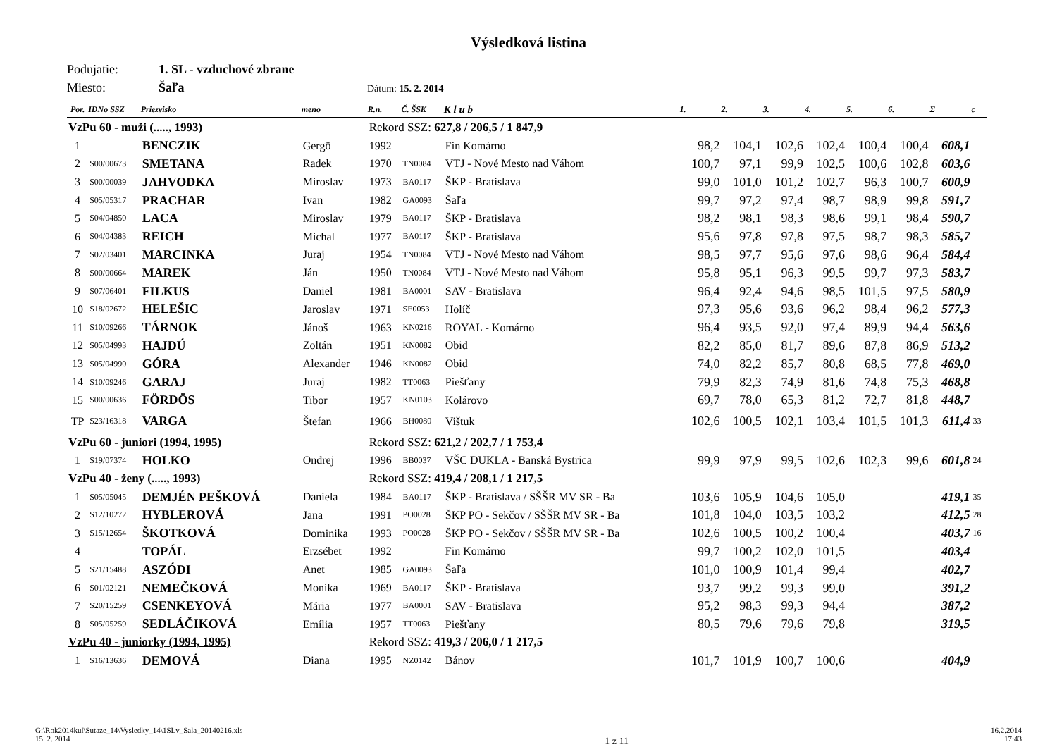Výsledková listina
Podujatie: 1. SL - vzduchové zbrane
Miesto: Šaľa Dátum: 15. 2. 2014
| Por. | IDNo SSZ | Priezvisko | meno | R.n. | Č. ŠSK | K l u b | 1. | 2. | 3. | 4. | 5. | 6. | Σ | c |
| --- | --- | --- | --- | --- | --- | --- | --- | --- | --- | --- | --- | --- | --- | --- |
| VzPu 60 - muži (....., 1993) | | | | Rekord SSZ: 627,8 / 206,5 / 1 847,9 | | | | | | | | | | |
| 1 | | BENCZIK | Gergö | 1992 | | Fin Komárno | 98,2 | 104,1 | 102,6 | 102,4 | 100,4 | 100,4 | 608,1 | |
| 2 | S00/00673 | SMETANA | Radek | 1970 | TN0084 | VTJ - Nové Mesto nad Váhom | 100,7 | 97,1 | 99,9 | 102,5 | 100,6 | 102,8 | 603,6 | |
| 3 | S00/00039 | JAHVODKA | Miroslav | 1973 | BA0117 | ŠKP - Bratislava | 99,0 | 101,0 | 101,2 | 102,7 | 96,3 | 100,7 | 600,9 | |
| 4 | S05/05317 | PRACHAR | Ivan | 1982 | GA0093 | Šaľa | 99,7 | 97,2 | 97,4 | 98,7 | 98,9 | 99,8 | 591,7 | |
| 5 | S04/04850 | LACA | Miroslav | 1979 | BA0117 | ŠKP - Bratislava | 98,2 | 98,1 | 98,3 | 98,6 | 99,1 | 98,4 | 590,7 | |
| 6 | S04/04383 | REICH | Michal | 1977 | BA0117 | ŠKP - Bratislava | 95,6 | 97,8 | 97,8 | 97,5 | 98,7 | 98,3 | 585,7 | |
| 7 | S02/03401 | MARCINKA | Juraj | 1954 | TN0084 | VTJ - Nové Mesto nad Váhom | 98,5 | 97,7 | 95,6 | 97,6 | 98,6 | 96,4 | 584,4 | |
| 8 | S00/00664 | MAREK | Ján | 1950 | TN0084 | VTJ - Nové Mesto nad Váhom | 95,8 | 95,1 | 96,3 | 99,5 | 99,7 | 97,3 | 583,7 | |
| 9 | S07/06401 | FILKUS | Daniel | 1981 | BA0001 | SAV - Bratislava | 96,4 | 92,4 | 94,6 | 98,5 | 101,5 | 97,5 | 580,9 | |
| 10 | S18/02672 | HELEŠIC | Jaroslav | 1971 | SE0053 | Holíč | 97,3 | 95,6 | 93,6 | 96,2 | 98,4 | 96,2 | 577,3 | |
| 11 | S10/09266 | TÁRNOK | Jánoš | 1963 | KN0216 | ROYAL - Komárno | 96,4 | 93,5 | 92,0 | 97,4 | 89,9 | 94,4 | 563,6 | |
| 12 | S05/04993 | HAJDÚ | Zoltán | 1951 | KN0082 | Obid | 82,2 | 85,0 | 81,7 | 89,6 | 87,8 | 86,9 | 513,2 | |
| 13 | S05/04990 | GÓRA | Alexander | 1946 | KN0082 | Obid | 74,0 | 82,2 | 85,7 | 80,8 | 68,5 | 77,8 | 469,0 | |
| 14 | S10/09246 | GARAJ | Juraj | 1982 | TT0063 | Piešťany | 79,9 | 82,3 | 74,9 | 81,6 | 74,8 | 75,3 | 468,8 | |
| 15 | S00/00636 | FÖRDÖS | Tibor | 1957 | KN0103 | Kolárovo | 69,7 | 78,0 | 65,3 | 81,2 | 72,7 | 81,8 | 448,7 | |
| TP | S23/16318 | VARGA | Štefan | 1966 | BH0080 | Vištuk | 102,6 | 100,5 | 102,1 | 103,4 | 101,5 | 101,3 | 611,4 | 33 |
| VzPu 60 - juniori (1994, 1995) | | | | Rekord SSZ: 621,2 / 202,7 / 1 753,4 | | | | | | | | | | |
| 1 | S19/07374 | HOLKO | Ondrej | 1996 | BB0037 | VŠC DUKLA - Banská Bystrica | 99,9 | 97,9 | 99,5 | 102,6 | 102,3 | 99,6 | 601,8 | 24 |
| VzPu 40 - ženy (....., 1993) | | | | Rekord SSZ: 419,4 / 208,1 / 1 217,5 | | | | | | | | | | |
| 1 | S05/05045 | DEMJÉN PEŠKOVÁ | Daniela | 1984 | BA0117 | ŠKP - Bratislava / SŠŠR MV SR - Ba | 103,6 | 105,9 | 104,6 | 105,0 | | | 419,1 | 35 |
| 2 | S12/10272 | HYBLEROVÁ | Jana | 1991 | PO0028 | ŠKP PO - Sekčov / SŠŠR MV SR - Ba | 101,8 | 104,0 | 103,5 | 103,2 | | | 412,5 | 28 |
| 3 | S15/12654 | ŠKOTKOVÁ | Dominika | 1993 | PO0028 | ŠKP PO - Sekčov / SŠŠR MV SR - Ba | 102,6 | 100,5 | 100,2 | 100,4 | | | 403,7 | 16 |
| 4 | | TOPÁL | Erzsébet | 1992 | | Fin Komárno | 99,7 | 100,2 | 102,0 | 101,5 | | | 403,4 | |
| 5 | S21/15488 | ASZÓDI | Anet | 1985 | GA0093 | Šaľa | 101,0 | 100,9 | 101,4 | 99,4 | | | 402,7 | |
| 6 | S01/02121 | NEMEČKOVÁ | Monika | 1969 | BA0117 | ŠKP - Bratislava | 93,7 | 99,2 | 99,3 | 99,0 | | | 391,2 | |
| 7 | S20/15259 | CSENKEYOVÁ | Mária | 1977 | BA0001 | SAV - Bratislava | 95,2 | 98,3 | 99,3 | 94,4 | | | 387,2 | |
| 8 | S05/05259 | SEDLÁČIKOVÁ | Emília | 1957 | TT0063 | Piešťany | 80,5 | 79,6 | 79,6 | 79,8 | | | 319,5 | |
| VzPu 40 - juniorky (1994, 1995) | | | | Rekord SSZ: 419,3 / 206,0 / 1 217,5 | | | | | | | | | | |
| 1 | S16/13636 | DEMOVÁ | Diana | 1995 | NZ0142 | Bánov | 101,7 | 101,9 | 100,7 | 100,6 | | | 404,9 | |
G:\Rok2014kul\Sutaze_14\Vysledky_14\1SLv_Sala_20140216.xls
15. 2. 2014
1 z 11
16.2.2014
17:43